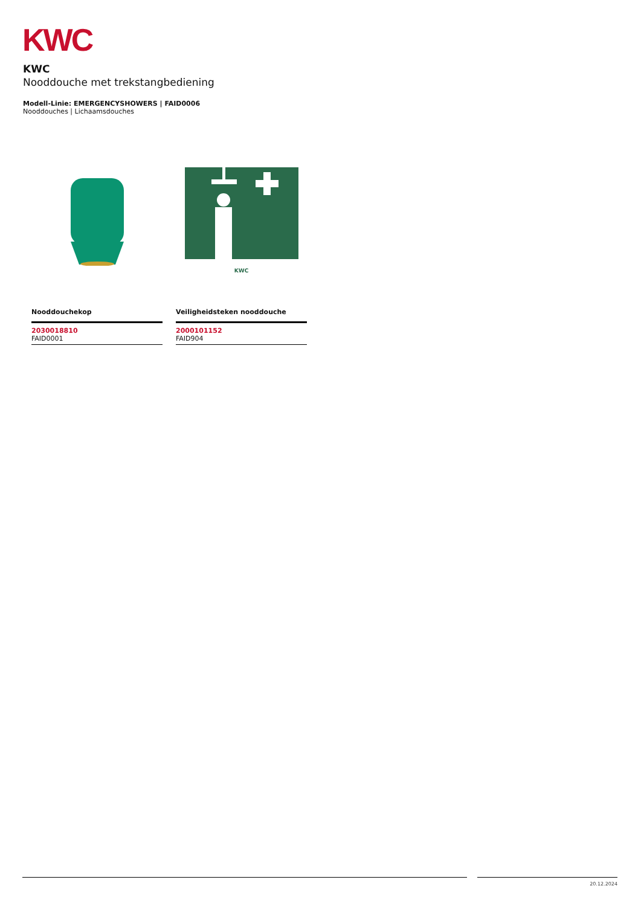KWC
KWC
Nooddouche met trekstangbediening
Modell-Linie: EMERGENCYSHOWERS | FAID0006
Nooddouches | Lichaamsdouches
Nooddouchekop
2030018810
FAID0001
KWC
Veiligheidsteken nooddouche
2000101152
FAID904
20.12.2024